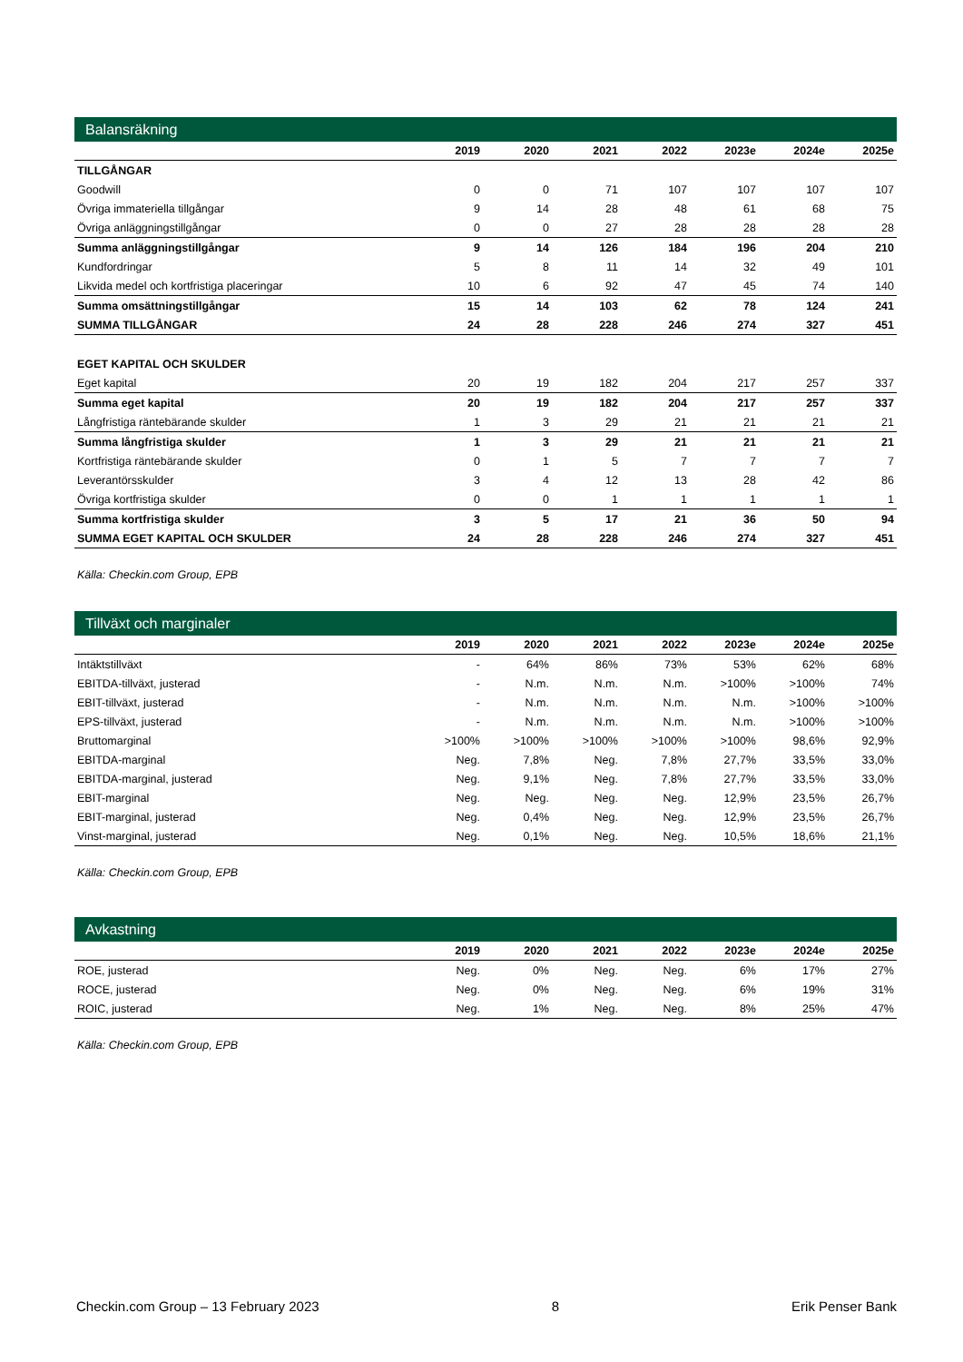Balansräkning
| | 2019 | 2020 | 2021 | 2022 | 2023e | 2024e | 2025e |
| --- | --- | --- | --- | --- | --- | --- | --- |
| TILLGÅNGAR | | | | | | | |
| Goodwill | 0 | 0 | 71 | 107 | 107 | 107 | 107 |
| Övriga immateriella tillgångar | 9 | 14 | 28 | 48 | 61 | 68 | 75 |
| Övriga anläggningstillgångar | 0 | 0 | 27 | 28 | 28 | 28 | 28 |
| Summa anläggningstillgångar | 9 | 14 | 126 | 184 | 196 | 204 | 210 |
| Kundfordringar | 5 | 8 | 11 | 14 | 32 | 49 | 101 |
| Likvida medel och kortfristiga placeringar | 10 | 6 | 92 | 47 | 45 | 74 | 140 |
| Summa omsättningstillgångar | 15 | 14 | 103 | 62 | 78 | 124 | 241 |
| SUMMA TILLGÅNGAR | 24 | 28 | 228 | 246 | 274 | 327 | 451 |
| EGET KAPITAL OCH SKULDER | | | | | | | |
| Eget kapital | 20 | 19 | 182 | 204 | 217 | 257 | 337 |
| Summa eget kapital | 20 | 19 | 182 | 204 | 217 | 257 | 337 |
| Långfristiga räntebärande skulder | 1 | 3 | 29 | 21 | 21 | 21 | 21 |
| Summa långfristiga skulder | 1 | 3 | 29 | 21 | 21 | 21 | 21 |
| Kortfristiga räntebärande skulder | 0 | 1 | 5 | 7 | 7 | 7 | 7 |
| Leverantörsskulder | 3 | 4 | 12 | 13 | 28 | 42 | 86 |
| Övriga kortfristiga skulder | 0 | 0 | 1 | 1 | 1 | 1 | 1 |
| Summa kortfristiga skulder | 3 | 5 | 17 | 21 | 36 | 50 | 94 |
| SUMMA EGET KAPITAL OCH SKULDER | 24 | 28 | 228 | 246 | 274 | 327 | 451 |
Källa: Checkin.com Group, EPB
Tillväxt och marginaler
| | 2019 | 2020 | 2021 | 2022 | 2023e | 2024e | 2025e |
| --- | --- | --- | --- | --- | --- | --- | --- |
| Intäktstillväxt | - | 64% | 86% | 73% | 53% | 62% | 68% |
| EBITDA-tillväxt, justerad | - | N.m. | N.m. | N.m. | >100% | >100% | 74% |
| EBIT-tillväxt, justerad | - | N.m. | N.m. | N.m. | N.m. | >100% | >100% |
| EPS-tillväxt, justerad | - | N.m. | N.m. | N.m. | N.m. | >100% | >100% |
| Bruttomarginal | >100% | >100% | >100% | >100% | >100% | 98,6% | 92,9% |
| EBITDA-marginal | Neg. | 7,8% | Neg. | 7,8% | 27,7% | 33,5% | 33,0% |
| EBITDA-marginal, justerad | Neg. | 9,1% | Neg. | 7,8% | 27,7% | 33,5% | 33,0% |
| EBIT-marginal | Neg. | Neg. | Neg. | Neg. | 12,9% | 23,5% | 26,7% |
| EBIT-marginal, justerad | Neg. | 0,4% | Neg. | Neg. | 12,9% | 23,5% | 26,7% |
| Vinst-marginal, justerad | Neg. | 0,1% | Neg. | Neg. | 10,5% | 18,6% | 21,1% |
Källa: Checkin.com Group, EPB
Avkastning
| | 2019 | 2020 | 2021 | 2022 | 2023e | 2024e | 2025e |
| --- | --- | --- | --- | --- | --- | --- | --- |
| ROE, justerad | Neg. | 0% | Neg. | Neg. | 6% | 17% | 27% |
| ROCE, justerad | Neg. | 0% | Neg. | Neg. | 6% | 19% | 31% |
| ROIC, justerad | Neg. | 1% | Neg. | Neg. | 8% | 25% | 47% |
Källa: Checkin.com Group, EPB
Checkin.com Group – 13 February 2023 8 Erik Penser Bank